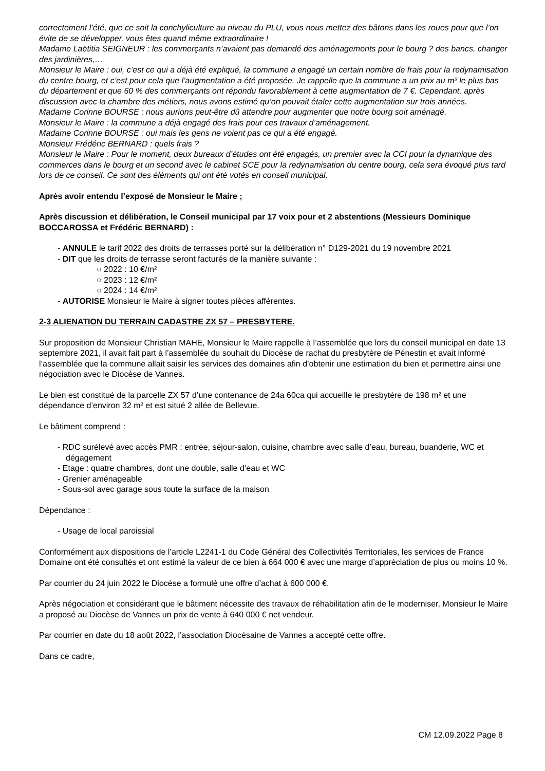correctement l’été, que ce soit la conchyliculture au niveau du PLU, vous nous mettez des bâtons dans les roues pour que l’on évite de se développer, vous êtes quand même extraordinaire !
Madame Laëtitia SEIGNEUR : les commerçants n’avaient pas demandé des aménagements pour le bourg ? des bancs, changer des jardinières,…
Monsieur le Maire : oui, c’est ce qui a déjà été expliqué, la commune a engagé un certain nombre de frais pour la redynamisation du centre bourg, et c’est pour cela que l’augmentation a été proposée. Je rappelle que la commune a un prix au m² le plus bas du département et que 60 % des commerçants ont répondu favorablement à cette augmentation de 7 €. Cependant, après discussion avec la chambre des métiers, nous avons estimé qu’on pouvait étaler cette augmentation sur trois années.
Madame Corinne BOURSE : nous aurions peut-être dû attendre pour augmenter que notre bourg soit aménagé.
Monsieur le Maire : la commune a déjà engagé des frais pour ces travaux d’aménagement.
Madame Corinne BOURSE : oui mais les gens ne voient pas ce qui a été engagé.
Monsieur Frédéric BERNARD : quels frais ?
Monsieur le Maire : Pour le moment, deux bureaux d’études ont été engagés, un premier avec la CCI pour la dynamique des commerces dans le bourg et un second avec le cabinet SCE pour la redynamisation du centre bourg, cela sera évoqué plus tard lors de ce conseil. Ce sont des éléments qui ont été votés en conseil municipal.
Après avoir entendu l’exposé de Monsieur le Maire ;
Après discussion et délibération, le Conseil municipal par 17 voix pour et 2 abstentions (Messieurs Dominique BOCCAROSSA et Frédéric BERNARD) :
- ANNULE le tarif 2022 des droits de terrasses porté sur la délibération n° D129-2021 du 19 novembre 2021
- DIT que les droits de terrasse seront facturés de la manière suivante :
○ 2022 : 10 €/m²
○ 2023 : 12 €/m²
○ 2024 : 14 €/m²
- AUTORISE Monsieur le Maire à signer toutes pièces afférentes.
2-3 ALIENATION DU TERRAIN CADASTRE ZX 57 – PRESBYTERE.
Sur proposition de Monsieur Christian MAHE, Monsieur le Maire rappelle à l’assemblée que lors du conseil municipal en date 13 septembre 2021, il avait fait part à l’assemblée du souhait du Diocèse de rachat du presbytère de Pénestin et avait informé l’assemblée que la commune allait saisir les services des domaines afin d’obtenir une estimation du bien et permettre ainsi une négociation avec le Diocèse de Vannes.
Le bien est constitué de la parcelle ZX 57 d’une contenance de 24a 60ca qui accueille le presbytère de 198 m² et une dépendance d’environ 32 m² et est situé 2 allée de Bellevue.
Le bâtiment comprend :
- RDC surélevé avec accès PMR : entrée, séjour-salon, cuisine, chambre avec salle d’eau, bureau, buanderie, WC et dégagement
- Etage : quatre chambres, dont une double, salle d’eau et WC
- Grenier aménageable
- Sous-sol avec garage sous toute la surface de la maison
Dépendance :
- Usage de local paroissial
Conformément aux dispositions de l’article L2241-1 du Code Général des Collectivités Territoriales, les services de France Domaine ont été consultés et ont estimé la valeur de ce bien à 664 000 € avec une marge d’appréciation de plus ou moins 10 %.
Par courrier du 24 juin 2022 le Diocèse a formulé une offre d’achat à 600 000 €.
Après négociation et considérant que le bâtiment nécessite des travaux de réhabilitation afin de le moderniser, Monsieur le Maire a proposé au Diocèse de Vannes un prix de vente à 640 000 € net vendeur.
Par courrier en date du 18 août 2022, l’association Diocésaine de Vannes a accepté cette offre.
Dans ce cadre,
CM 12.09.2022 Page 8